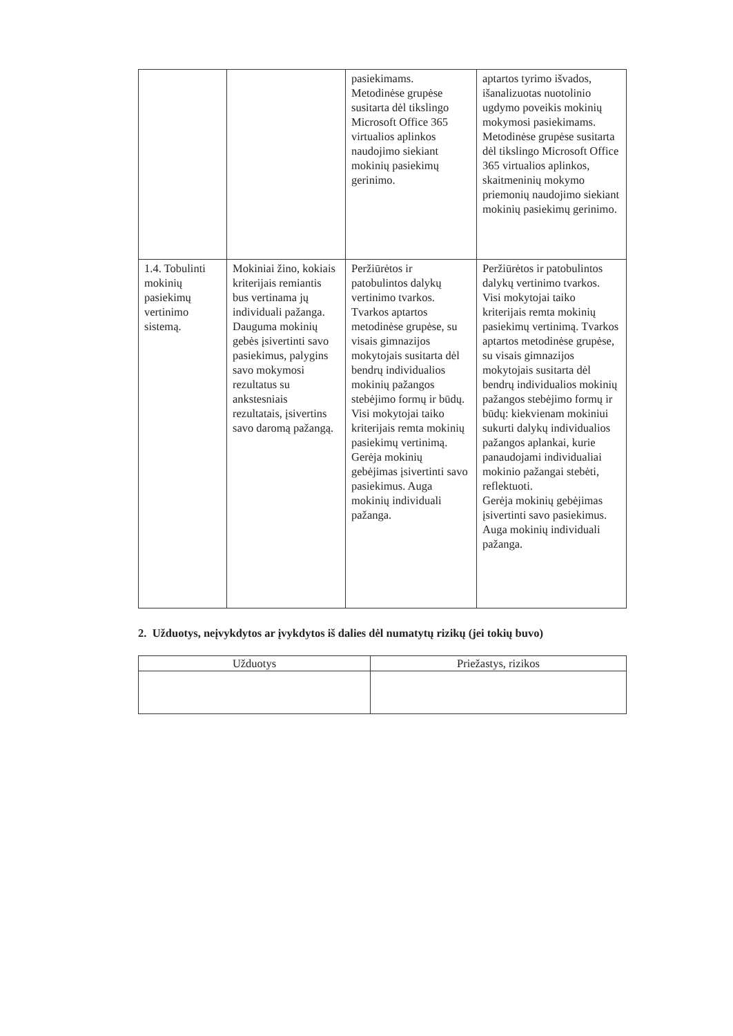| | | pasiekimams. Metodinėse grupėse susitarta dėl tikslingo Microsoft Office 365 virtualios aplinkos naudojimo siekiant mokinių pasiekimų gerinimo. | aptartos tyrimo išvados, išanalizuotas nuotolinio ugdymo poveikis mokinių mokymosi pasiekimams. Metodinėse grupėse susitarta dėl tikslingo Microsoft Office 365 virtualios aplinkos, skaitmeninių mokymo priemonių naudojimo siekiant mokinių pasiekimų gerinimo. |
| 1.4. Tobulinti mokinių pasiekimų vertinimo sistemą. | Mokiniai žino, kokiais kriterijais remiantis bus vertinama jų individuali pažanga. Dauguma mokinių gebės įsivertinti savo pasiekimus, palygins savo mokymosi rezultatus su ankstesniais rezultatais, įsivertins savo daromą pažangą. | Peržiūrėtos ir patobulintos dalykų vertinimo tvarkos. Tvarkos aptartos metodinėse grupėse, su visais gimnazijos mokytojais susitarta dėl bendrų individualios mokinių pažangos stebėjimo formų ir būdų. Visi mokytojai taiko kriterijais remta mokinių pasiekimų vertinimą. Gerėja mokinių gebėjimas įsivertinti savo pasiekimus. Auga mokinių individuali pažanga. | Peržiūrėtos ir patobulintos dalykų vertinimo tvarkos. Visi mokytojai taiko kriterijais remta mokinių pasiekimų vertinimą. Tvarkos aptartos metodinėse grupėse, su visais gimnazijos mokytojais susitarta dėl bendrų individualios mokinių pažangos stebėjimo formų ir būdų: kiekvienam mokiniui sukurti dalykų individualios pažangos aplankai, kurie panaudojami individualiai mokinio pažangai stebėti, reflektuoti. Gerėja mokinių gebėjimas įsivertinti savo pasiekimus. Auga mokinių individuali pažanga. |
2. Užduotys, neįvykdytos ar įvykdytos iš dalies dėl numatytų rizikų (jei tokių buvo)
| Užduotys | Priežastys, rizikos |
| --- | --- |